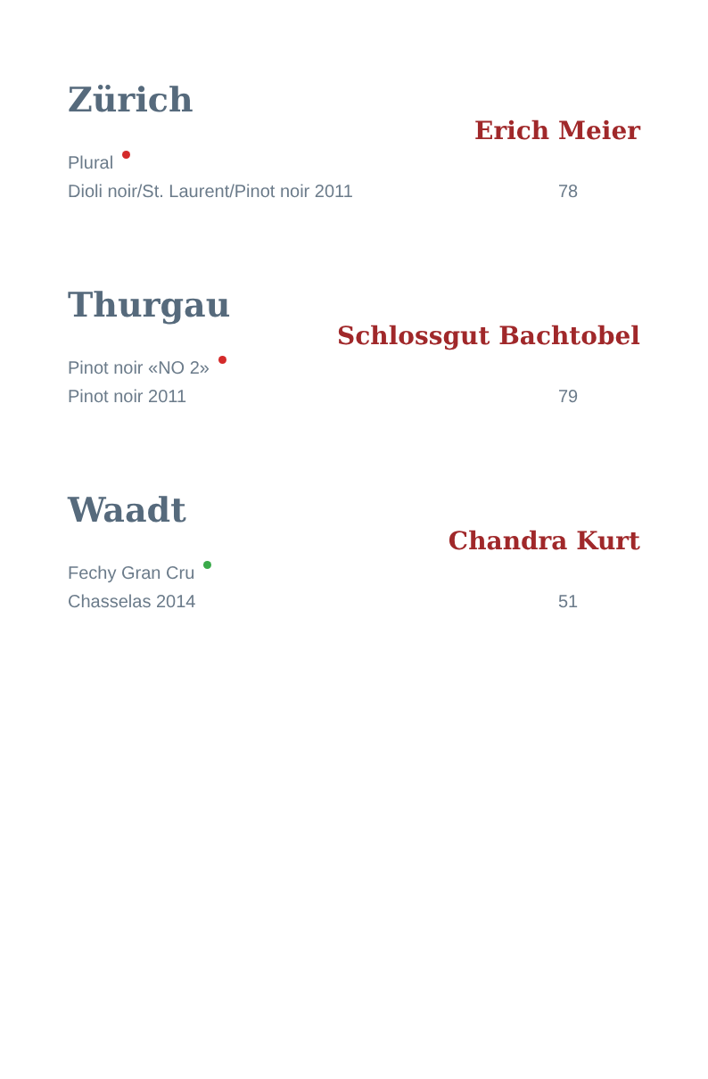Zürich
Erich Meier
Plural
Dioli noir/St. Laurent/Pinot noir 2011 78
Thurgau
Schlossgut Bachtobel
Pinot noir «NO 2»
Pinot noir 2011 79
Waadt
Chandra Kurt
Fechy Gran Cru
Chasselas 2014 51